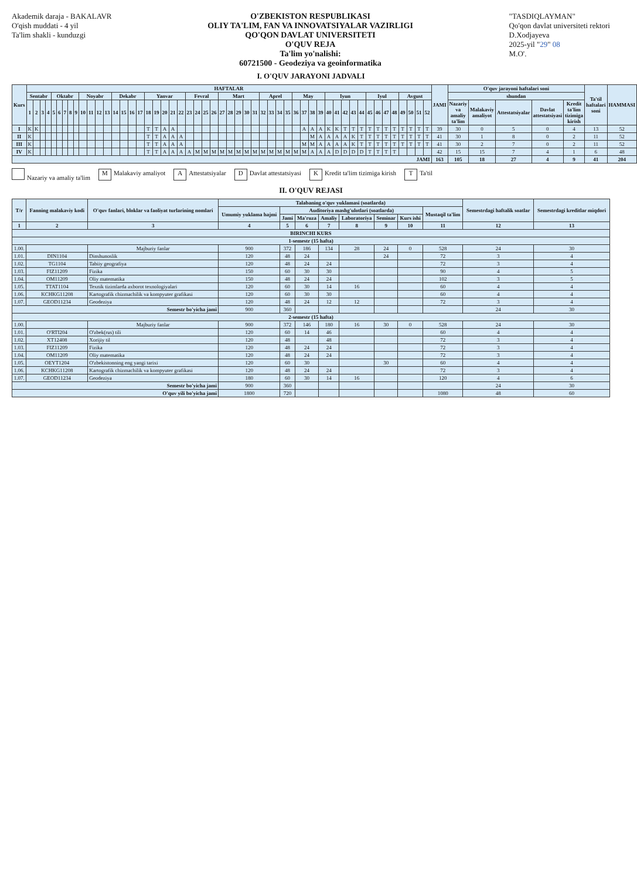Akademik daraja - BAKALAVR
O'qish muddati - 4 yil
Ta'lim shakli - kunduzgi
O'ZBEKISTON RESPUBLIKASI
OLIY TA'LIM, FAN VA INNOVATSIYALAR VAZIRLIGI
QO'QON DAVLAT UNIVERSITETI
O'QUV REJA
Ta'lim yo'nalishi:
60721500 - Geodeziya va geoinformatika
"TASDIQLAYMAN"
Qo'qon davlat universiteti rektori
D.Xodjayeva
2025-yil "29" 08
M.O'.
I. O'QUV JARAYONI JADVALI
| Kurs | HAFTALAR | | | | | | | | | | | | | | | | | | | | | | | | | | | | | | | | | | | | | | | | | | | | | | | | | | | | JAMI | O'quv jarayoni haftalari soni | | | | | Ta'til haftalari soni | HAMMASI |
| --- | --- | --- | --- | --- | --- | --- | --- | --- | --- | --- | --- | --- | --- | --- | --- | --- | --- | --- | --- | --- | --- | --- | --- | --- | --- | --- | --- | --- | --- | --- | --- | --- | --- | --- | --- | --- | --- | --- | --- | --- | --- | --- | --- | --- | --- | --- | --- | --- | --- | --- | --- | --- | --- | --- | --- | --- | --- | --- | --- | --- |
| | Sentabr | | | | Oktabr | | | | | Noyabr | | | | Dekabr | | | | Yanvar | | | | | Fevral | | | | Mart | | | | | Aprel | | | | May | | | | Iyun | | | | | Iyul | | | | Avgust | | | | | shundan | | | | | | |
| | 1 | 2 | 3 | 4 | 5 | 6 | 7 | 8 | 9 | 10 | 11 | 12 | 13 | 14 | 15 | 16 | 17 | 18 | 19 | 20 | 21 | 22 | 23 | 24 | 25 | 26 | 27 | 28 | 29 | 30 | 31 | 32 | 33 | 34 | 35 | 36 | 37 | 38 | 39 | 40 | 41 | 42 | 43 | 44 | 45 | 46 | 47 | 48 | 49 | 50 | 51 | 52 | | Nazariy va amaliy ta'lim | Malakaviy amaliyot | Attestatsiyalar | Davlat attestatsiyasi | Kredit ta'lim tizimiga kirish | | |
| I | K | K | | | | | | | | | | | | | | | | T | T | A | A | | | | | | | | | | | | | | | | A | A | A | K | K | T | T | T | T | T | T | T | T | T | T | T | 39 | 30 | 0 | 5 | 0 | 4 | 13 | 52 |
| II | K | | | | | | | | | | | | | | | | | T | T | A | A | A | | | | | | | | | | | | | | | | M | A | A | A | A | K | T | T | T | T | T | T | T | T | T | 41 | 30 | 1 | 8 | 0 | 2 | 11 | 52 |
| III | K | | | | | | | | | | | | | | | | | T | T | A | A | A | | | | | | | | | | | | | | | M | M | A | A | A | A | K | T | T | T | T | T | T | T | T | T | 41 | 30 | 2 | 7 | 0 | 2 | 11 | 52 |
| IV | K | | | | | | | | | | | | | | | | | T | T | A | A | A | A | M | M | M | M | M | M | M | M | M | M | M | M | M | M | A | A | A | D | D | D | D | T | T | T | T | | | | | 42 | 15 | 15 | 7 | 4 | 1 | 6 | 48 |
| JAMI | | | | | | | | | | | | | | | | | | | | | | | | | | | | | | | | | | | | | | | | | | | | | | | | | | | | | 163 | 105 | 18 | 27 | 4 | 9 | 41 | 204 |
Nazariy va amaliy ta'lim M Malakaviy amaliyot A Attestatsiyalar D Davlat attestatsiyasi K Kredit ta'lim tizimiga kirish T Ta'til
II. O'QUV REJASI
| T/r | Fanning malakaviy kodi | O'quv fanlari, bloklar va faoliyat turlarining nomlari | Talabaning o'quv yuklamasi (soatlarda) | | | | | | | | Semestrdagi haftalik soatlar | Semestrdagi kreditlar miqdori |
| --- | --- | --- | --- | --- | --- | --- | --- | --- | --- | --- | --- | --- |
| | | | Umumiy yuklama hajmi | Auditoriya mashg'ulotlari (soatlarda) | | | | | | Mustaqil ta'lim | | |
| | | | | Jami | Ma'ruza | Amaliy | Laboratoriya | Seminar | Kurs ishi | | | |
| 1 | 2 | 3 | 4 | 5 | 6 | 7 | 8 | 9 | 10 | 11 | 12 | 13 |
| BIRINCHI KURS | | | | | | | | | | | | |
| 1-semestr (15 hafta) | | | | | | | | | | | | |
| 1.00. | | Majburiy fanlar | 900 | 372 | 186 | 134 | 28 | 24 | 0 | 528 | 24 | 30 |
| 1.01. | DIN1104 | Dinshunoslik | 120 | 48 | 24 | | | 24 | | 72 | 3 | 4 |
| 1.02. | TG1104 | Tabiiy geografiya | 120 | 48 | 24 | 24 | | | | 72 | 3 | 4 |
| 1.03. | FIZ11209 | Fizika | 150 | 60 | 30 | 30 | | | | 90 | 4 | 5 |
| 1.04. | OM11209 | Oliy matematika | 150 | 48 | 24 | 24 | | | | 102 | 3 | 5 |
| 1.05. | TTAT1104 | Texnik tizimlarda axborot texnologiyalari | 120 | 60 | 30 | 14 | 16 | | | 60 | 4 | 4 |
| 1.06. | KCHKG11208 | Kartografik chizmachilik va kompyuter grafikasi | 120 | 60 | 30 | 30 | | | | 60 | 4 | 4 |
| 1.07. | GEOD11234 | Geodeziya | 120 | 48 | 24 | 12 | 12 | | | 72 | 3 | 4 |
| Semestr bo'yicha jami | | | 900 | 360 | | | | | | | 24 | 30 |
| 2-semestr (15 hafta) | | | | | | | | | | | | |
| 1.00. | | Majburiy fanlar | 900 | 372 | 146 | 180 | 16 | 30 | 0 | 528 | 24 | 30 |
| 1.01. | O'RTI204 | O'zbek(rus) tili | 120 | 60 | 14 | 46 | | | | 60 | 4 | 4 |
| 1.02. | XT12408 | Xorijiy til | 120 | 48 | | 48 | | | | 72 | 3 | 4 |
| 1.03. | FIZ11209 | Fizika | 120 | 48 | 24 | 24 | | | | 72 | 3 | 4 |
| 1.04. | OM11209 | Oliy matematika | 120 | 48 | 24 | 24 | | | | 72 | 3 | 4 |
| 1.05. | OEYT1204 | O'zbekistonning eng yangi tarixi | 120 | 60 | 30 | | | 30 | | 60 | 4 | 4 |
| 1.06. | KCHKG11208 | Kartografik chizmachilik va kompyuter grafikasi | 120 | 48 | 24 | 24 | | | | 72 | 3 | 4 |
| 1.07. | GEOD11234 | Geodeziya | 180 | 60 | 30 | 14 | 16 | | | 120 | 4 | 6 |
| Semestr bo'yicha jami | | | 900 | 360 | | | | | | | 24 | 30 |
| O'quv yili bo'yicha jami | | | 1800 | 720 | | | | | | 1080 | 48 | 60 |